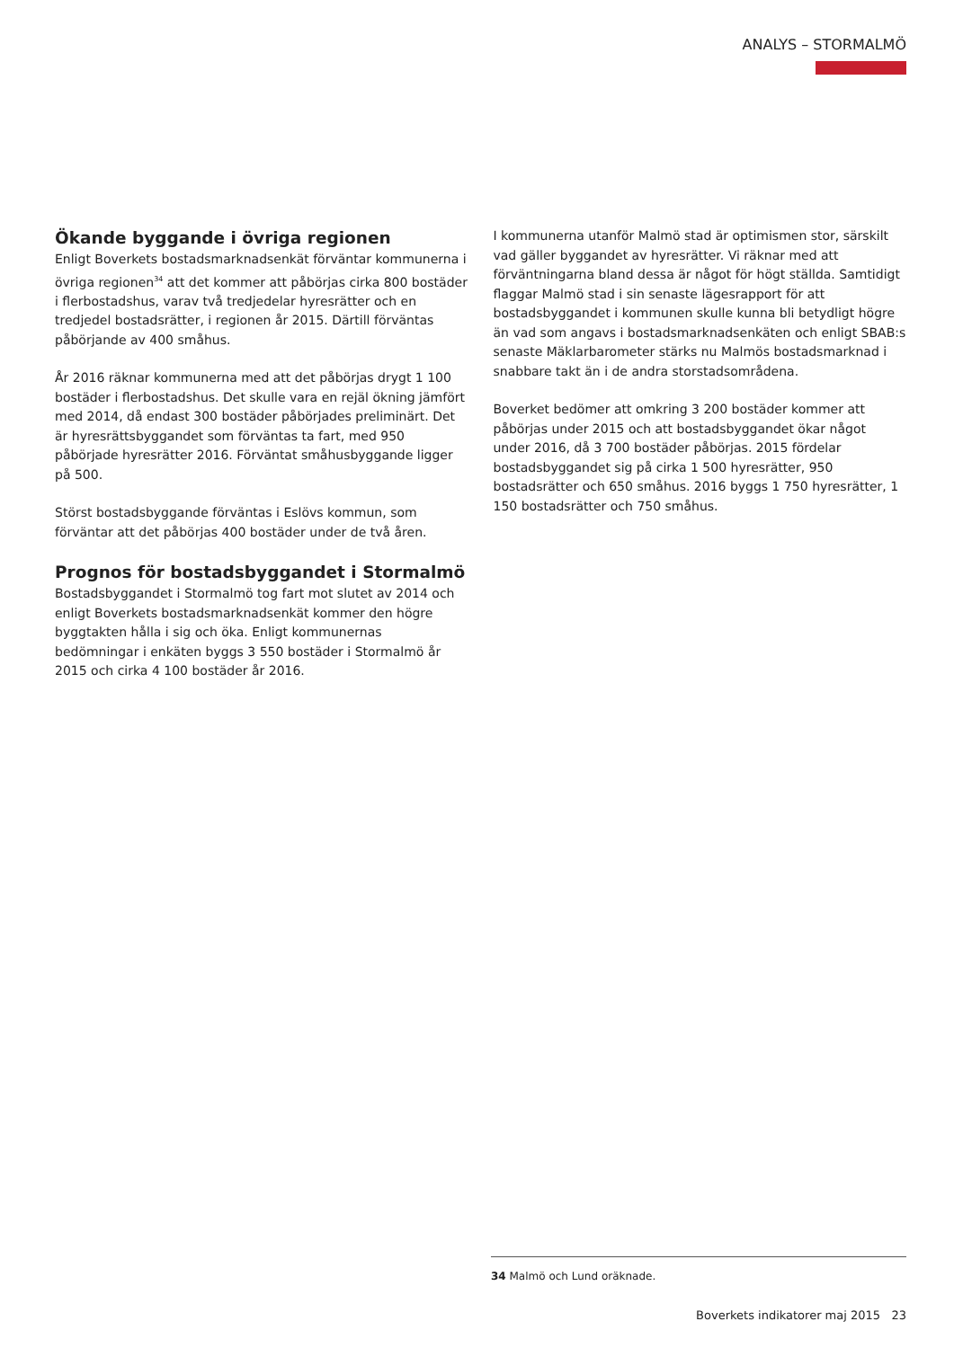ANALYS – STORMALMÖ
Ökande byggande i övriga regionen
Enligt Boverkets bostadsmarknadsenkät förväntar kommunerna i övriga regionen<sup>34</sup> att det kommer att påbörjas cirka 800 bostäder i flerbostadshus, varav två tredjedelar hyresrätter och en tredjedel bostadsrätter, i regionen år 2015. Därtill förväntas påbörjande av 400 småhus.
År 2016 räknar kommunerna med att det påbörjas drygt 1 100 bostäder i flerbostadshus. Det skulle vara en rejäl ökning jämfört med 2014, då endast 300 bostäder påbörjades preliminärt. Det är hyresrättsbyggandet som förväntas ta fart, med 950 påbörjade hyresrätter 2016. Förväntat småhusbyggande ligger på 500.
Störst bostadsbyggande förväntas i Eslövs kommun, som förväntar att det påbörjas 400 bostäder under de två åren.
Prognos för bostadsbyggandet i Stormalmö
Bostadsbyggandet i Stormalmö tog fart mot slutet av 2014 och enligt Boverkets bostadsmarknadsenkät kommer den högre byggtakten hålla i sig och öka. Enligt kommunernas bedömningar i enkäten byggs 3 550 bostäder i Stormalmö år 2015 och cirka 4 100 bostäder år 2016.
I kommunerna utanför Malmö stad är optimismen stor, särskilt vad gäller byggandet av hyresrätter. Vi räknar med att förväntningarna bland dessa är något för högt ställda. Samtidigt flaggar Malmö stad i sin senaste lägesrapport för att bostadsbyggandet i kommunen skulle kunna bli betydligt högre än vad som angavs i bostadsmarknadsenkäten och enligt SBAB:s senaste Mäklarbarometer stärks nu Malmös bostadsmarknad i snabbare takt än i de andra storstadsområdena.
Boverket bedömer att omkring 3 200 bostäder kommer att påbörjas under 2015 och att bostadsbyggandet ökar något under 2016, då 3 700 bostäder påbörjas. 2015 fördelar bostadsbyggandet sig på cirka 1 500 hyresrätter, 950 bostadsrätter och 650 småhus. 2016 byggs 1 750 hyresrätter, 1 150 bostadsrätter och 750 småhus.
34 Malmö och Lund oräknade.
Boverkets indikatorer maj 2015 23